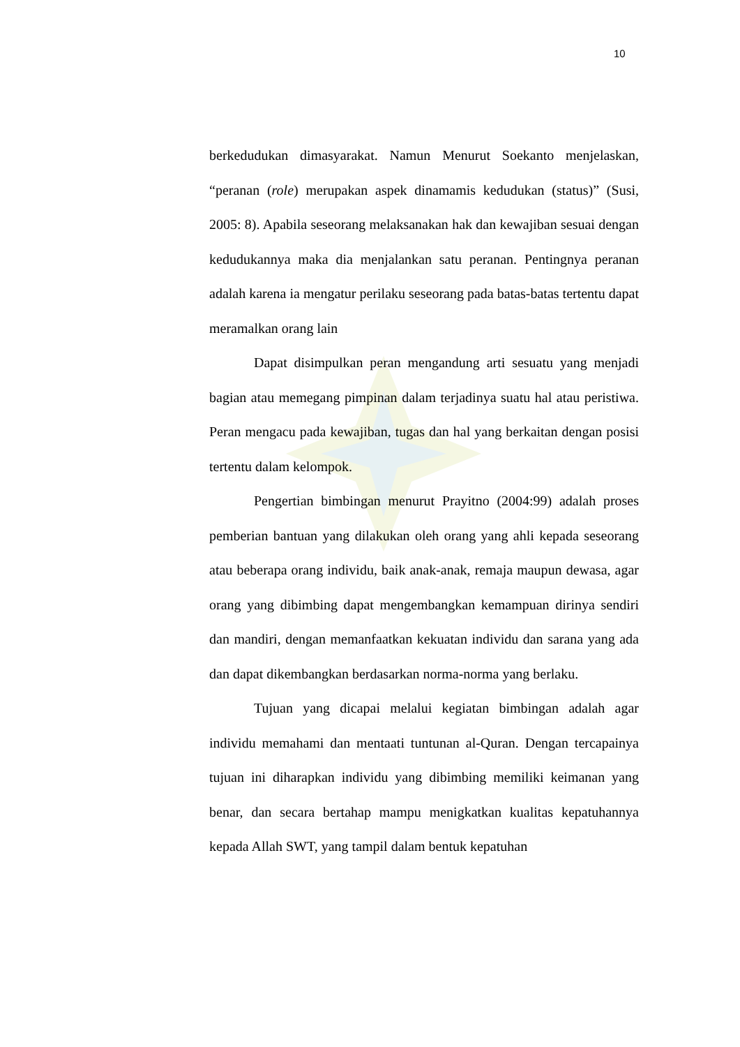10
berkedudukan dimasyarakat. Namun Menurut Soekanto menjelaskan, “peranan (role) merupakan aspek dinamamis kedudukan (status)” (Susi, 2005: 8). Apabila seseorang melaksanakan hak dan kewajiban sesuai dengan kedudukannya maka dia menjalankan satu peranan. Pentingnya peranan adalah karena ia mengatur perilaku seseorang pada batas-batas tertentu dapat meramalkan orang lain
Dapat disimpulkan peran mengandung arti sesuatu yang menjadi bagian atau memegang pimpinan dalam terjadinya suatu hal atau peristiwa. Peran mengacu pada kewajiban, tugas dan hal yang berkaitan dengan posisi tertentu dalam kelompok.
Pengertian bimbingan menurut Prayitno (2004:99) adalah proses pemberian bantuan yang dilakukan oleh orang yang ahli kepada seseorang atau beberapa orang individu, baik anak-anak, remaja maupun dewasa, agar orang yang dibimbing dapat mengembangkan kemampuan dirinya sendiri dan mandiri, dengan memanfaatkan kekuatan individu dan sarana yang ada dan dapat dikembangkan berdasarkan norma-norma yang berlaku.
Tujuan yang dicapai melalui kegiatan bimbingan adalah agar individu memahami dan mentaati tuntunan al-Quran. Dengan tercapainya tujuan ini diharapkan individu yang dibimbing memiliki keimanan yang benar, dan secara bertahap mampu menigkatkan kualitas kepatuhannya kepada Allah SWT, yang tampil dalam bentuk kepatuhan